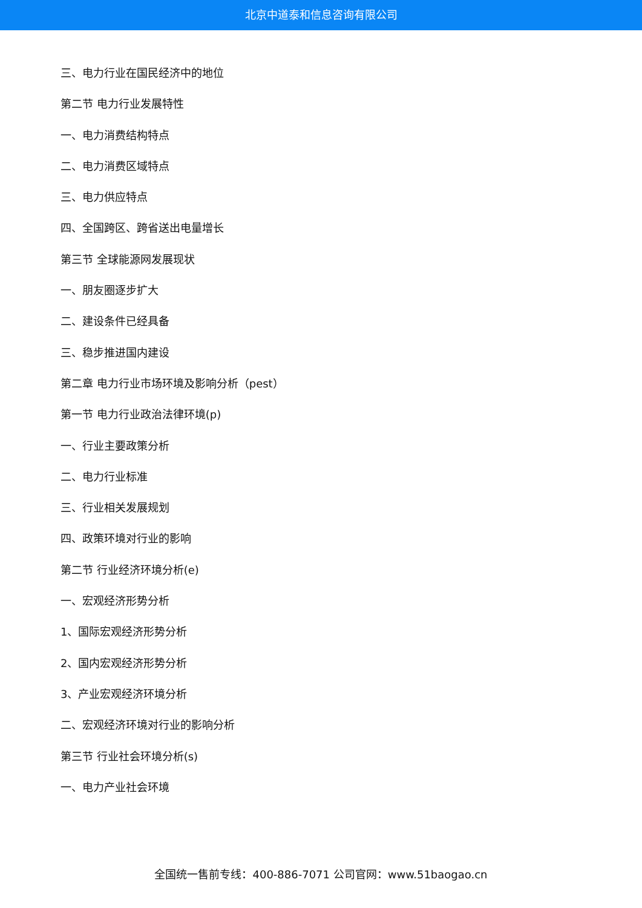北京中道泰和信息咨询有限公司
三、电力行业在国民经济中的地位
第二节 电力行业发展特性
一、电力消费结构特点
二、电力消费区域特点
三、电力供应特点
四、全国跨区、跨省送出电量增长
第三节 全球能源网发展现状
一、朋友圈逐步扩大
二、建设条件已经具备
三、稳步推进国内建设
第二章 电力行业市场环境及影响分析（pest）
第一节 电力行业政治法律环境(p)
一、行业主要政策分析
二、电力行业标准
三、行业相关发展规划
四、政策环境对行业的影响
第二节 行业经济环境分析(e)
一、宏观经济形势分析
1、国际宏观经济形势分析
2、国内宏观经济形势分析
3、产业宏观经济环境分析
二、宏观经济环境对行业的影响分析
第三节 行业社会环境分析(s)
一、电力产业社会环境
全国统一售前专线：400-886-7071 公司官网：www.51baogao.cn